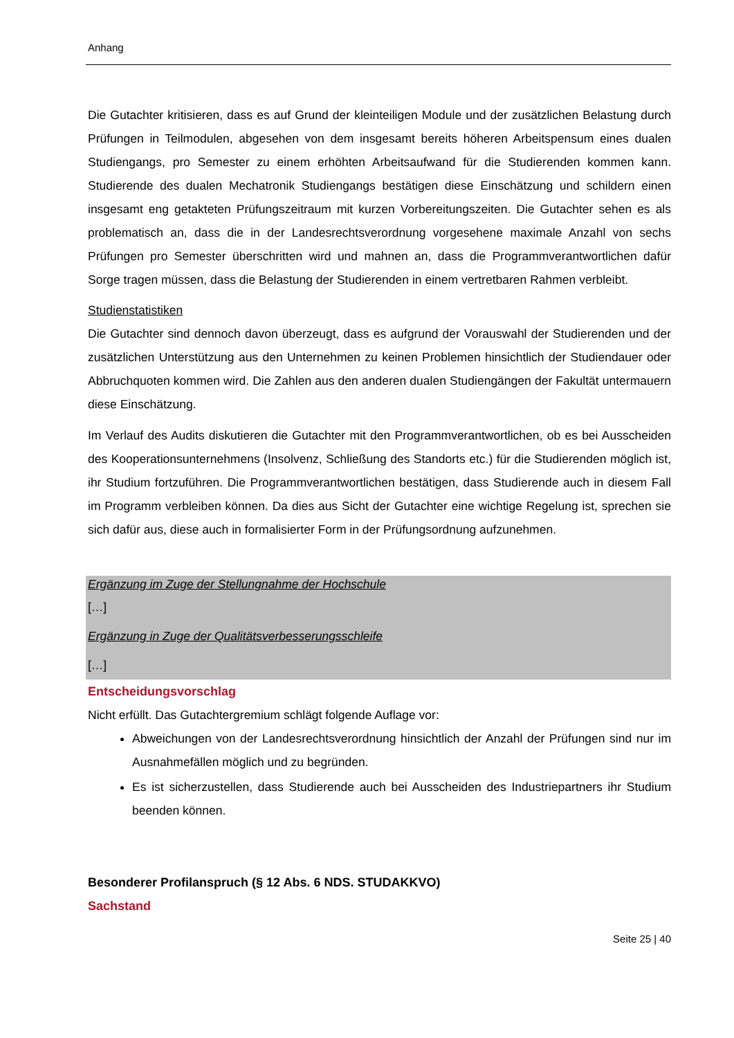Anhang
Die Gutachter kritisieren, dass es auf Grund der kleinteiligen Module und der zusätzlichen Belastung durch Prüfungen in Teilmodulen, abgesehen von dem insgesamt bereits höheren Arbeitspensum eines dualen Studiengangs, pro Semester zu einem erhöhten Arbeitsaufwand für die Studierenden kommen kann. Studierende des dualen Mechatronik Studiengangs bestätigen diese Einschätzung und schildern einen insgesamt eng getakteten Prüfungszeitraum mit kurzen Vorbereitungszeiten. Die Gutachter sehen es als problematisch an, dass die in der Landesrechtsverordnung vorgesehene maximale Anzahl von sechs Prüfungen pro Semester überschritten wird und mahnen an, dass die Programmverantwortlichen dafür Sorge tragen müssen, dass die Belastung der Studierenden in einem vertretbaren Rahmen verbleibt.
Studienstatistiken
Die Gutachter sind dennoch davon überzeugt, dass es aufgrund der Vorauswahl der Studierenden und der zusätzlichen Unterstützung aus den Unternehmen zu keinen Problemen hinsichtlich der Studiendauer oder Abbruchquoten kommen wird. Die Zahlen aus den anderen dualen Studiengängen der Fakultät untermauern diese Einschätzung.
Im Verlauf des Audits diskutieren die Gutachter mit den Programmverantwortlichen, ob es bei Ausscheiden des Kooperationsunternehmens (Insolvenz, Schließung des Standorts etc.) für die Studierenden möglich ist, ihr Studium fortzuführen. Die Programmverantwortlichen bestätigen, dass Studierende auch in diesem Fall im Programm verbleiben können. Da dies aus Sicht der Gutachter eine wichtige Regelung ist, sprechen sie sich dafür aus, diese auch in formalisierter Form in der Prüfungsordnung aufzunehmen.
Ergänzung im Zuge der Stellungnahme der Hochschule
[…]
Ergänzung in Zuge der Qualitätsverbesserungsschleife
[…]
Entscheidungsvorschlag
Nicht erfüllt. Das Gutachtergremium schlägt folgende Auflage vor:
Abweichungen von der Landesrechtsverordnung hinsichtlich der Anzahl der Prüfungen sind nur im Ausnahmefällen möglich und zu begründen.
Es ist sicherzustellen, dass Studierende auch bei Ausscheiden des Industriepartners ihr Studium beenden können.
Besonderer Profilanspruch (§ 12 Abs. 6 NDS. STUDAKKVO)
Sachstand
Seite 25 | 40